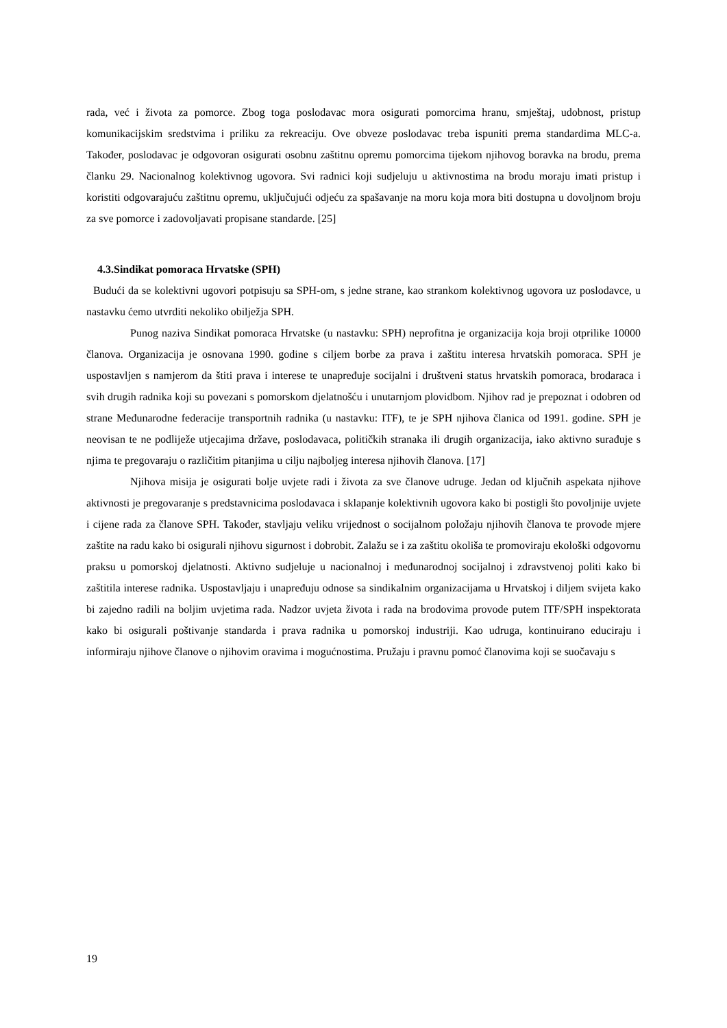rada, već i života za pomorce. Zbog toga poslodavac mora osigurati pomorcima hranu, smještaj, udobnost, pristup komunikacijskim sredstvima i priliku za rekreaciju. Ove obveze poslodavac treba ispuniti prema standardima MLC-a. Također, poslodavac je odgovoran osigurati osobnu zaštitnu opremu pomorcima tijekom njihovog boravka na brodu, prema članku 29. Nacionalnog kolektivnog ugovora. Svi radnici koji sudjeluju u aktivnostima na brodu moraju imati pristup i koristiti odgovarajuću zaštitnu opremu, uključujući odjeću za spašavanje na moru koja mora biti dostupna u dovoljnom broju za sve pomorce i zadovoljavati propisane standarde. [25]
4.3.Sindikat pomoraca Hrvatske (SPH)
Budući da se kolektivni ugovori potpisuju sa SPH-om, s jedne strane, kao strankom kolektivnog ugovora uz poslodavce, u nastavku ćemo utvrditi nekoliko obilježja SPH.
Punog naziva Sindikat pomoraca Hrvatske (u nastavku: SPH) neprofitna je organizacija koja broji otprilike 10000 članova. Organizacija je osnovana 1990. godine s ciljem borbe za prava i zaštitu interesa hrvatskih pomoraca. SPH je uspostavljen s namjerom da štiti prava i interese te unapređuje socijalni i društveni status hrvatskih pomoraca, brodaraca i svih drugih radnika koji su povezani s pomorskom djelatnošću i unutarnjom plovidbom. Njihov rad je prepoznat i odobren od strane Međunarodne federacije transportnih radnika (u nastavku: ITF), te je SPH njihova članica od 1991. godine. SPH je neovisan te ne podliježe utjecajima države, poslodavaca, političkih stranaka ili drugih organizacija, iako aktivno surađuje s njima te pregovaraju o različitim pitanjima u cilju najboljeg interesa njihovih članova. [17]
Njihova misija je osigurati bolje uvjete radi i života za sve članove udruge. Jedan od ključnih aspekata njihove aktivnosti je pregovaranje s predstavnicima poslodavaca i sklapanje kolektivnih ugovora kako bi postigli što povoljnije uvjete i cijene rada za članove SPH. Također, stavljaju veliku vrijednost o socijalnom položaju njihovih članova te provode mjere zaštite na radu kako bi osigurali njihovu sigurnost i dobrobit. Zalažu se i za zaštitu okoliša te promoviraju ekološki odgovornu praksu u pomorskoj djelatnosti. Aktivno sudjeluje u nacionalnoj i međunarodnoj socijalnoj i zdravstvenoj politi kako bi zaštitila interese radnika. Uspostavljaju i unapređuju odnose sa sindikalnim organizacijama u Hrvatskoj i diljem svijeta kako bi zajedno radili na boljim uvjetima rada. Nadzor uvjeta života i rada na brodovima provode putem ITF/SPH inspektorata kako bi osigurali poštivanje standarda i prava radnika u pomorskoj industriji. Kao udruga, kontinuirano educiraju i informiraju njihove članove o njihovim oravima i mogućnostima. Pružaju i pravnu pomoć članovima koji se suočavaju s
19